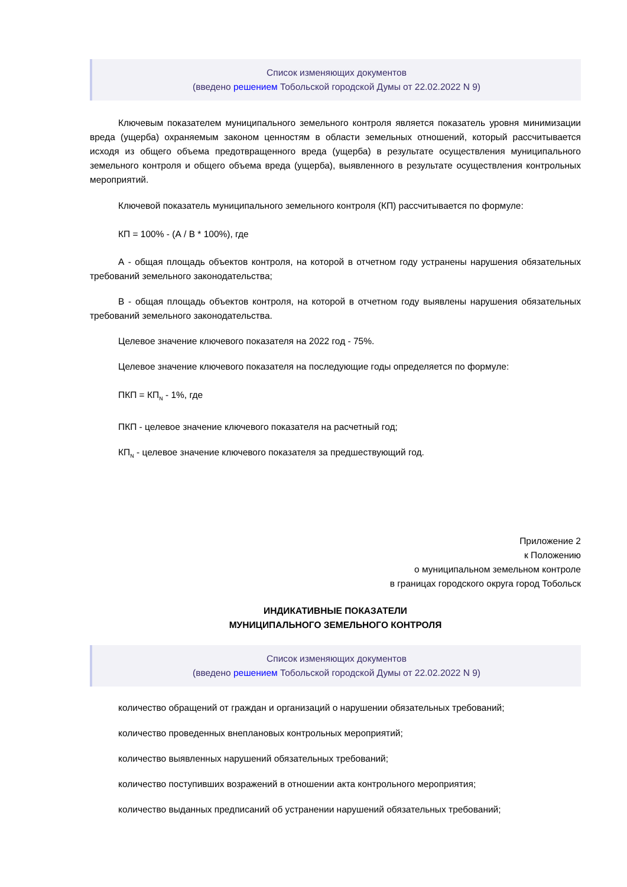Список изменяющих документов
(введено решением Тобольской городской Думы от 22.02.2022 N 9)
Ключевым показателем муниципального земельного контроля является показатель уровня минимизации вреда (ущерба) охраняемым законом ценностям в области земельных отношений, который рассчитывается исходя из общего объема предотвращенного вреда (ущерба) в результате осуществления муниципального земельного контроля и общего объема вреда (ущерба), выявленного в результате осуществления контрольных мероприятий.
Ключевой показатель муниципального земельного контроля (КП) рассчитывается по формуле:
КП = 100% - (А / В * 100%), где
А - общая площадь объектов контроля, на которой в отчетном году устранены нарушения обязательных требований земельного законодательства;
В - общая площадь объектов контроля, на которой в отчетном году выявлены нарушения обязательных требований земельного законодательства.
Целевое значение ключевого показателя на 2022 год - 75%.
Целевое значение ключевого показателя на последующие годы определяется по формуле:
ПКП = КП<sub>N</sub> - 1%, где
ПКП - целевое значение ключевого показателя на расчетный год;
КП<sub>N</sub> - целевое значение ключевого показателя за предшествующий год.
Приложение 2
к Положению
о муниципальном земельном контроле
в границах городского округа город Тобольск
ИНДИКАТИВНЫЕ ПОКАЗАТЕЛИ
МУНИЦИПАЛЬНОГО ЗЕМЕЛЬНОГО КОНТРОЛЯ
Список изменяющих документов
(введено решением Тобольской городской Думы от 22.02.2022 N 9)
количество обращений от граждан и организаций о нарушении обязательных требований;
количество проведенных внеплановых контрольных мероприятий;
количество выявленных нарушений обязательных требований;
количество поступивших возражений в отношении акта контрольного мероприятия;
количество выданных предписаний об устранении нарушений обязательных требований;